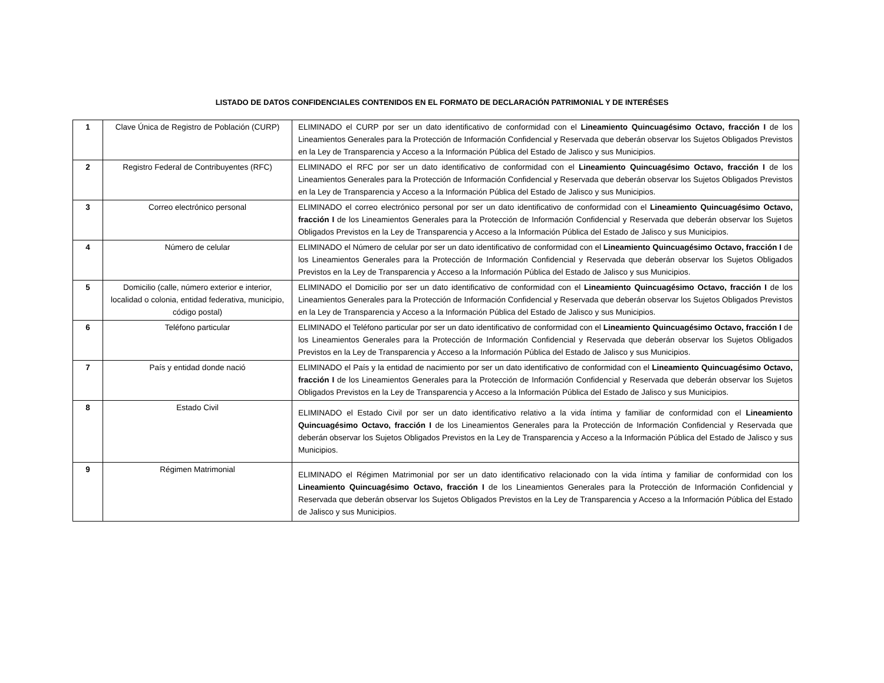LISTADO DE DATOS CONFIDENCIALES CONTENIDOS EN EL FORMATO DE DECLARACIÓN PATRIMONIAL Y DE INTERÉSES
| 1 | Clave Única de Registro de Población (CURP) | ELIMINADO el CURP por ser un dato identificativo de conformidad con el Lineamiento Quincuagésimo Octavo, fracción I de los Lineamientos Generales para la Protección de Información Confidencial y Reservada que deberán observar los Sujetos Obligados Previstos en la Ley de Transparencia y Acceso a la Información Pública del Estado de Jalisco y sus Municipios. |
| 2 | Registro Federal de Contribuyentes (RFC) | ELIMINADO el RFC por ser un dato identificativo de conformidad con el Lineamiento Quincuagésimo Octavo, fracción I de los Lineamientos Generales para la Protección de Información Confidencial y Reservada que deberán observar los Sujetos Obligados Previstos en la Ley de Transparencia y Acceso a la Información Pública del Estado de Jalisco y sus Municipios. |
| 3 | Correo electrónico personal | ELIMINADO el correo electrónico personal por ser un dato identificativo de conformidad con el Lineamiento Quincuagésimo Octavo, fracción I de los Lineamientos Generales para la Protección de Información Confidencial y Reservada que deberán observar los Sujetos Obligados Previstos en la Ley de Transparencia y Acceso a la Información Pública del Estado de Jalisco y sus Municipios. |
| 4 | Número de celular | ELIMINADO el Número de celular por ser un dato identificativo de conformidad con el Lineamiento Quincuagésimo Octavo, fracción I de los Lineamientos Generales para la Protección de Información Confidencial y Reservada que deberán observar los Sujetos Obligados Previstos en la Ley de Transparencia y Acceso a la Información Pública del Estado de Jalisco y sus Municipios. |
| 5 | Domicilio (calle, número exterior e interior, localidad o colonia, entidad federativa, municipio, código postal) | ELIMINADO el Domicilio por ser un dato identificativo de conformidad con el Lineamiento Quincuagésimo Octavo, fracción I de los Lineamientos Generales para la Protección de Información Confidencial y Reservada que deberán observar los Sujetos Obligados Previstos en la Ley de Transparencia y Acceso a la Información Pública del Estado de Jalisco y sus Municipios. |
| 6 | Teléfono particular | ELIMINADO el Teléfono particular por ser un dato identificativo de conformidad con el Lineamiento Quincuagésimo Octavo, fracción I de los Lineamientos Generales para la Protección de Información Confidencial y Reservada que deberán observar los Sujetos Obligados Previstos en la Ley de Transparencia y Acceso a la Información Pública del Estado de Jalisco y sus Municipios. |
| 7 | País y entidad donde nació | ELIMINADO el País y la entidad de nacimiento por ser un dato identificativo de conformidad con el Lineamiento Quincuagésimo Octavo, fracción I de los Lineamientos Generales para la Protección de Información Confidencial y Reservada que deberán observar los Sujetos Obligados Previstos en la Ley de Transparencia y Acceso a la Información Pública del Estado de Jalisco y sus Municipios. |
| 8 | Estado Civil | ELIMINADO el Estado Civil por ser un dato identificativo relativo a la vida íntima y familiar de conformidad con el Lineamiento Quincuagésimo Octavo, fracción I de los Lineamientos Generales para la Protección de Información Confidencial y Reservada que deberán observar los Sujetos Obligados Previstos en la Ley de Transparencia y Acceso a la Información Pública del Estado de Jalisco y sus Municipios. |
| 9 | Régimen Matrimonial | ELIMINADO el Régimen Matrimonial por ser un dato identificativo relacionado con la vida íntima y familiar de conformidad con los Lineamiento Quincuagésimo Octavo, fracción I de los Lineamientos Generales para la Protección de Información Confidencial y Reservada que deberán observar los Sujetos Obligados Previstos en la Ley de Transparencia y Acceso a la Información Pública del Estado de Jalisco y sus Municipios. |